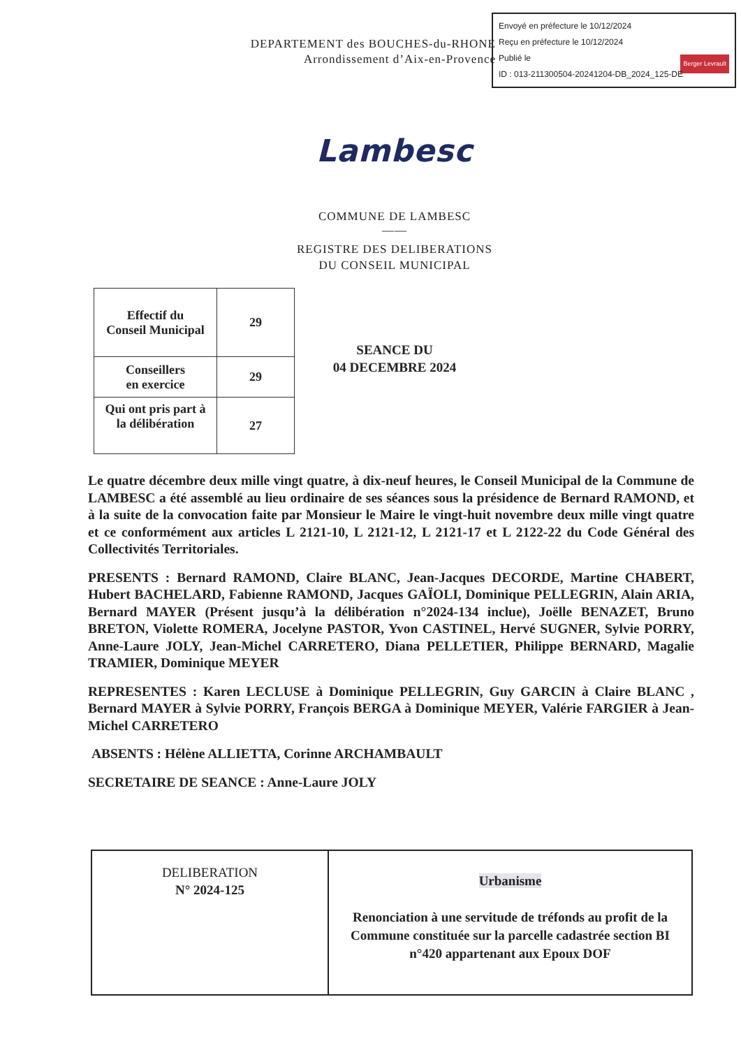Envoyé en préfecture le 10/12/2024
Reçu en préfecture le 10/12/2024
Publié le
ID : 013-211300504-20241204-DB_2024_125-DE Berger Levrault
DEPARTEMENT des BOUCHES-du-RHONE
Arrondissement d’Aix-en-Provence
Lambesc
COMMUNE DE LAMBESC
——
REGISTRE DES DELIBERATIONS
DU CONSEIL MUNICIPAL
| Effectif du Conseil Municipal | 29 |
| Conseillers en exercice | 29 |
| Qui ont pris part à la délibération | 27 |
SEANCE DU
04 DECEMBRE 2024
Le quatre décembre deux mille vingt quatre, à dix-neuf heures, le Conseil Municipal de la Commune de LAMBESC a été assemblé au lieu ordinaire de ses séances sous la présidence de Bernard RAMOND, et à la suite de la convocation faite par Monsieur le Maire le vingt-huit novembre deux mille vingt quatre et ce conformément aux articles L 2121-10, L 2121-12, L 2121-17 et L 2122-22 du Code Général des Collectivités Territoriales.
PRESENTS : Bernard RAMOND, Claire BLANC, Jean-Jacques DECORDE, Martine CHABERT, Hubert BACHELARD, Fabienne RAMOND, Jacques GAÏOLI, Dominique PELLEGRIN, Alain ARIA, Bernard MAYER (Présent jusqu’à la délibération n°2024-134 inclue), Joëlle BENAZET, Bruno BRETON, Violette ROMERA, Jocelyne PASTOR, Yvon CASTINEL, Hervé SUGNER, Sylvie PORRY, Anne-Laure JOLY, Jean-Michel CARRETERO, Diana PELLETIER, Philippe BERNARD, Magalie TRAMIER, Dominique MEYER
REPRESENTES : Karen LECLUSE à Dominique PELLEGRIN, Guy GARCIN à Claire BLANC , Bernard MAYER à Sylvie PORRY, François BERGA à Dominique MEYER, Valérie FARGIER à Jean-Michel CARRETERO
ABSENTS : Hélène ALLIETTA, Corinne ARCHAMBAULT
SECRETAIRE DE SEANCE : Anne-Laure JOLY
| DELIBERATION N° 2024-125 | Urbanisme Renonciation à une servitude de tréfonds au profit de la Commune constituée sur la parcelle cadastrée section BI n°420 appartenant aux Epoux DOF |